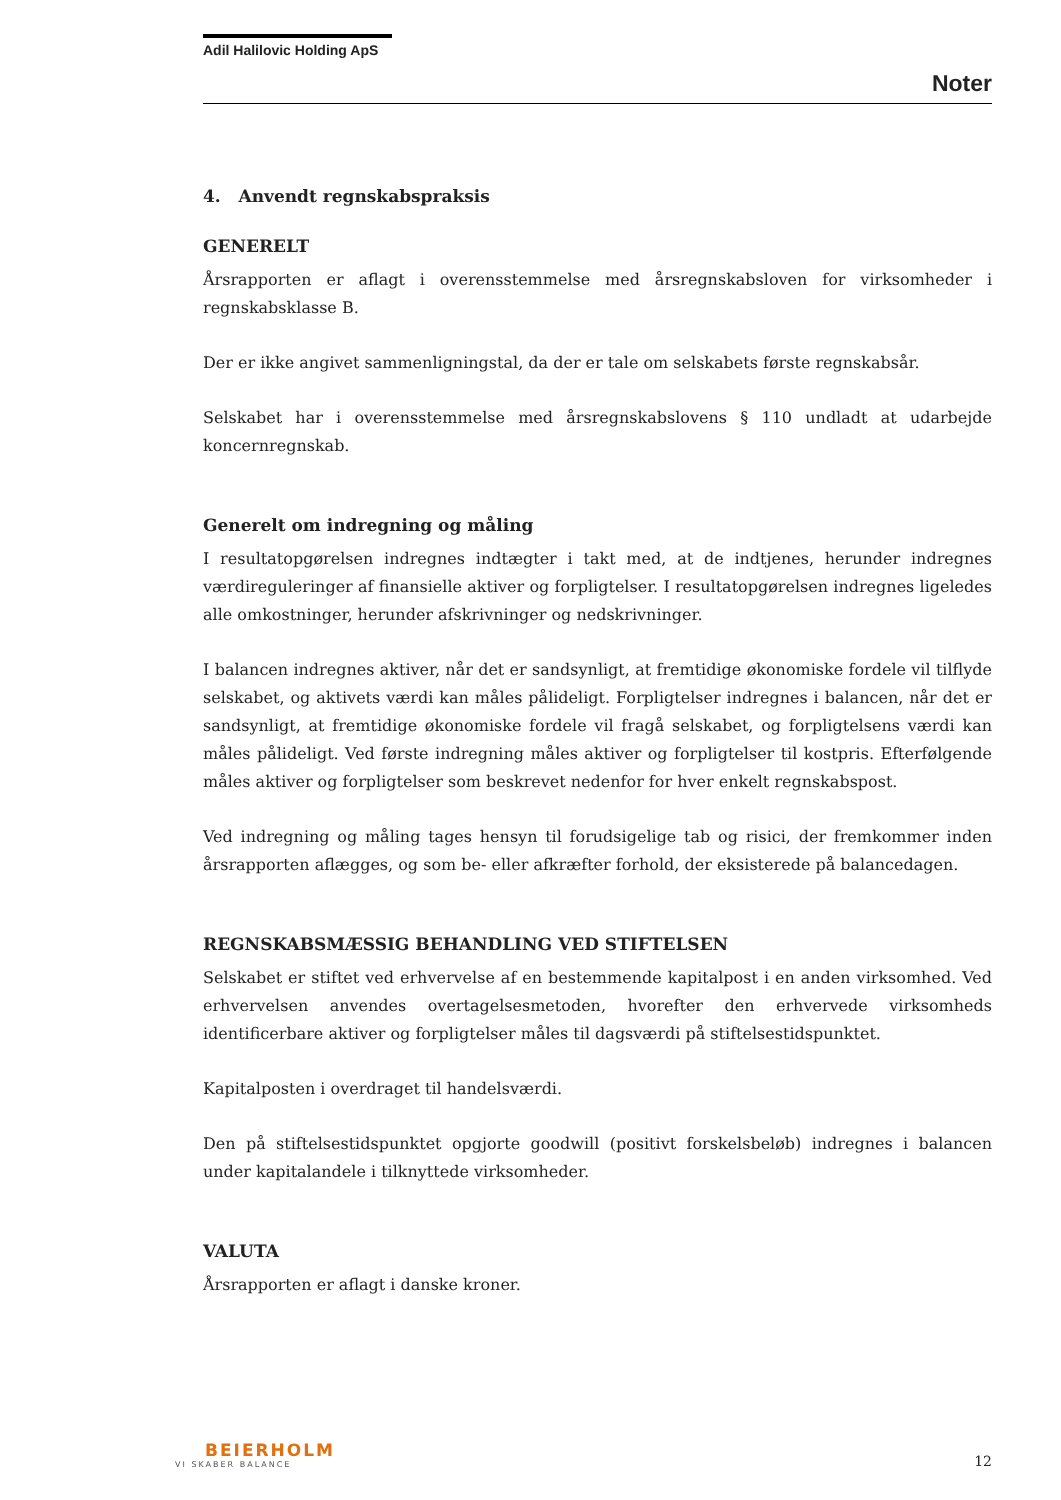Adil Halilovic Holding ApS
Noter
4. Anvendt regnskabspraksis
GENERELT
Årsrapporten er aflagt i overensstemmelse med årsregnskabsloven for virksomheder i regnskabsklasse B.
Der er ikke angivet sammenligningstal, da der er tale om selskabets første regnskabsår.
Selskabet har i overensstemmelse med årsregnskabslovens § 110 undladt at udarbejde koncernregnskab.
Generelt om indregning og måling
I resultatopgørelsen indregnes indtægter i takt med, at de indtjenes, herunder indregnes værdireguleringer af finansielle aktiver og forpligtelser. I resultatopgørelsen indregnes ligeledes alle omkostninger, herunder afskrivninger og nedskrivninger.
I balancen indregnes aktiver, når det er sandsynligt, at fremtidige økonomiske fordele vil tilflyde selskabet, og aktivets værdi kan måles pålideligt. Forpligtelser indregnes i balancen, når det er sandsynligt, at fremtidige økonomiske fordele vil fragå selskabet, og forpligtelsens værdi kan måles pålideligt. Ved første indregning måles aktiver og forpligtelser til kostpris. Efterfølgende måles aktiver og forpligtelser som beskrevet nedenfor for hver enkelt regnskabspost.
Ved indregning og måling tages hensyn til forudsigelige tab og risici, der fremkommer inden årsrapporten aflægges, og som be- eller afkræfter forhold, der eksisterede på balancedagen.
REGNSKABSMÆSSIG BEHANDLING VED STIFTELSEN
Selskabet er stiftet ved erhvervelse af en bestemmende kapitalpost i en anden virksomhed. Ved erhvervelsen anvendes overtagelsesmetoden, hvorefter den erhvervede virksomheds identificerbare aktiver og forpligtelser måles til dagsværdi på stiftelsestidspunktet.
Kapitalposten i overdraget til handelsværdi.
Den på stiftelsestidspunktet opgjorte goodwill (positivt forskelsbeløb) indregnes i balancen under kapitalandele i tilknyttede virksomheder.
VALUTA
Årsrapporten er aflagt i danske kroner.
BEIERHOLM
VI SKABER BALANCE
12